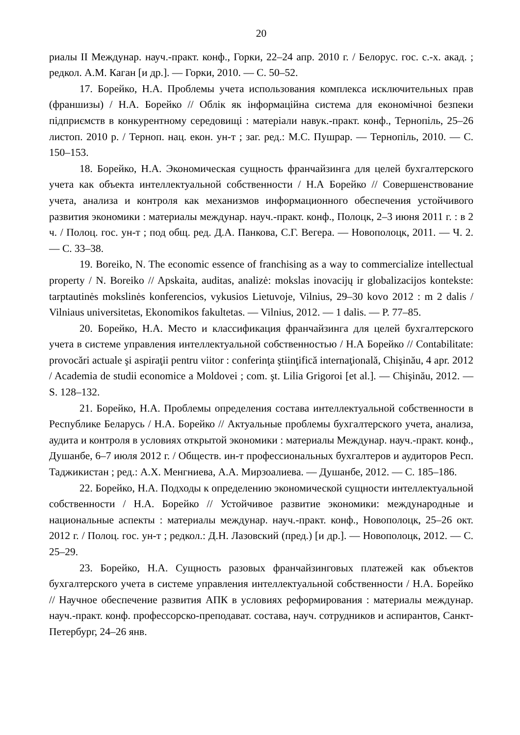20
риалы II Междунар. науч.-практ. конф., Горки, 22–24 апр. 2010 г. / Белорус. гос. с.-х. акад. ; редкол. А.М. Каган [и др.]. — Горки, 2010. — С. 50–52.
17. Борейко, Н.А. Проблемы учета использования комплекса исключительных прав (франшизы) / Н.А. Борейко // Облік як інформаційна система для економічноі безпеки підприємств в конкурентному середовищі : матеріали навук.-практ. конф., Тернопіль, 25–26 листоп. 2010 р. / Терноп. нац. екон. ун-т ; заг. ред.: М.С. Пушрар. — Тернопіль, 2010. — С. 150–153.
18. Борейко, Н.А. Экономическая сущность франчайзинга для целей бухгалтерского учета как объекта интеллектуальной собственности / Н.А Борейко // Совершенствование учета, анализа и контроля как механизмов информационного обеспечения устойчивого развития экономики : материалы междунар. науч.-практ. конф., Полоцк, 2–3 июня 2011 г. : в 2 ч. / Полоц. гос. ун-т ; под общ. ред. Д.А. Панкова, С.Г. Вегера. — Новополоцк, 2011. — Ч. 2. — С. 33–38.
19. Boreiko, N. The economic essence of franchising as a way to commercialize intellectual property / N. Boreiko // Apskaita, auditas, analizė: mokslas inovacijų ir globalizacijos kontekste: tarptautinės mokslinės konferencios, vykusios Lietuvoje, Vilnius, 29–30 kovo 2012 : m 2 dalis / Vilniaus universitetas, Ekonomikos fakultetas. — Vilnius, 2012. — 1 dalis. — P. 77–85.
20. Борейко, Н.А. Место и классификация франчайзинга для целей бухгалтерского учета в системе управления интеллектуальной собственностью / Н.А Борейко // Contabilitate: provocări actuale şi aspiraţii pentru viitor : conferinţa ştiinţifică internaţională, Chişinău, 4 apr. 2012 / Academia de studii economice a Moldovei ; com. şt. Lilia Grigoroi [et al.]. — Chişinău, 2012. — S. 128–132.
21. Борейко, Н.А. Проблемы определения состава интеллектуальной собственности в Республике Беларусь / Н.А. Борейко // Актуальные проблемы бухгалтерского учета, анализа, аудита и контроля в условиях открытой экономики : материалы Междунар. науч.-практ. конф., Душанбе, 6–7 июля 2012 г. / Обществ. ин-т профессиональных бухгалтеров и аудиторов Респ. Таджикистан ; ред.: А.Х. Менгниева, А.А. Мирзоалиева. — Душанбе, 2012. — С. 185–186.
22. Борейко, Н.А. Подходы к определению экономической сущности интеллектуальной собственности / Н.А. Борейко // Устойчивое развитие экономики: международные и национальные аспекты : материалы междунар. науч.-практ. конф., Новополоцк, 25–26 окт. 2012 г. / Полоц. гос. ун-т ; редкол.: Д.Н. Лазовский (пред.) [и др.]. — Новополоцк, 2012. — С. 25–29.
23. Борейко, Н.А. Сущность разовых франчайзинговых платежей как объектов бухгалтерского учета в системе управления интеллектуальной собственности / Н.А. Борейко // Научное обеспечение развития АПК в условиях реформирования : материалы междунар. науч.-практ. конф. профессорско-преподават. состава, науч. сотрудников и аспирантов, Санкт-Петербург, 24–26 янв.